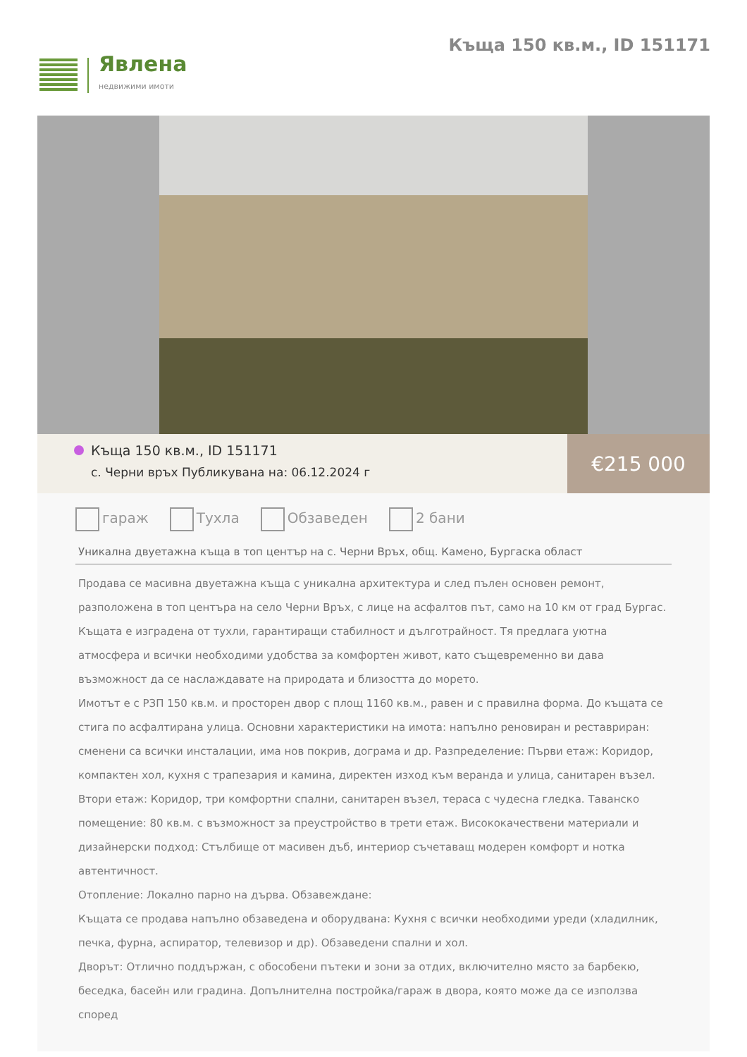Явлена
недвижими имоти
Къща 150 кв.м., ID 151171
Къща 150 кв.м., ID 151171
с. Черни връх Публикувана на: 06.12.2024 г
€215 000
гараж Тухла Обзаведен 2 бани
Уникална двуетажна къща в топ център на с. Черни Връх, общ. Камено, Бургаска област
Продава се масивна двуетажна къща с уникална архитектура и след пълен основен ремонт, разположена в топ центъра на село Черни Връх, с лице на асфалтов път, само на 10 км от град Бургас.
Къщата е изградена от тухли, гарантиращи стабилност и дълготрайност. Тя предлага уютна атмосфера и всички необходими удобства за комфортен живот, като същевременно ви дава възможност да се наслаждавате на природата и близостта до морето.
Имотът е с РЗП 150 кв.м. и просторен двор с площ 1160 кв.м., равен и с правилна форма. До къщата се стига по асфалтирана улица. Основни характеристики на имота: напълно реновиран и реставриран: сменени са всички инсталации, има нов покрив, дограма и др. Разпределение: Първи етаж: Коридор, компактен хол, кухня с трапезария и камина, директен изход към веранда и улица, санитарен възел. Втори етаж: Коридор, три комфортни спални, санитарен възел, тераса с чудесна гледка. Таванско помещение: 80 кв.м. с възможност за преустройство в трети етаж. Висококачествени материали и дизайнерски подход: Стълбище от масивен дъб, интериор съчетаващ модерен комфорт и нотка автентичност.
Отопление: Локално парно на дърва. Обзавеждане:
Къщата се продава напълно обзаведена и оборудвана: Кухня с всички необходими уреди (хладилник, печка, фурна, аспиратор, телевизор и др). Обзаведени спални и хол.
Дворът: Отлично поддържан, с обособени пътеки и зони за отдих, включително място за барбекю, беседка, басейн или градина. Допълнителна постройка/гараж в двора, която може да се използва според